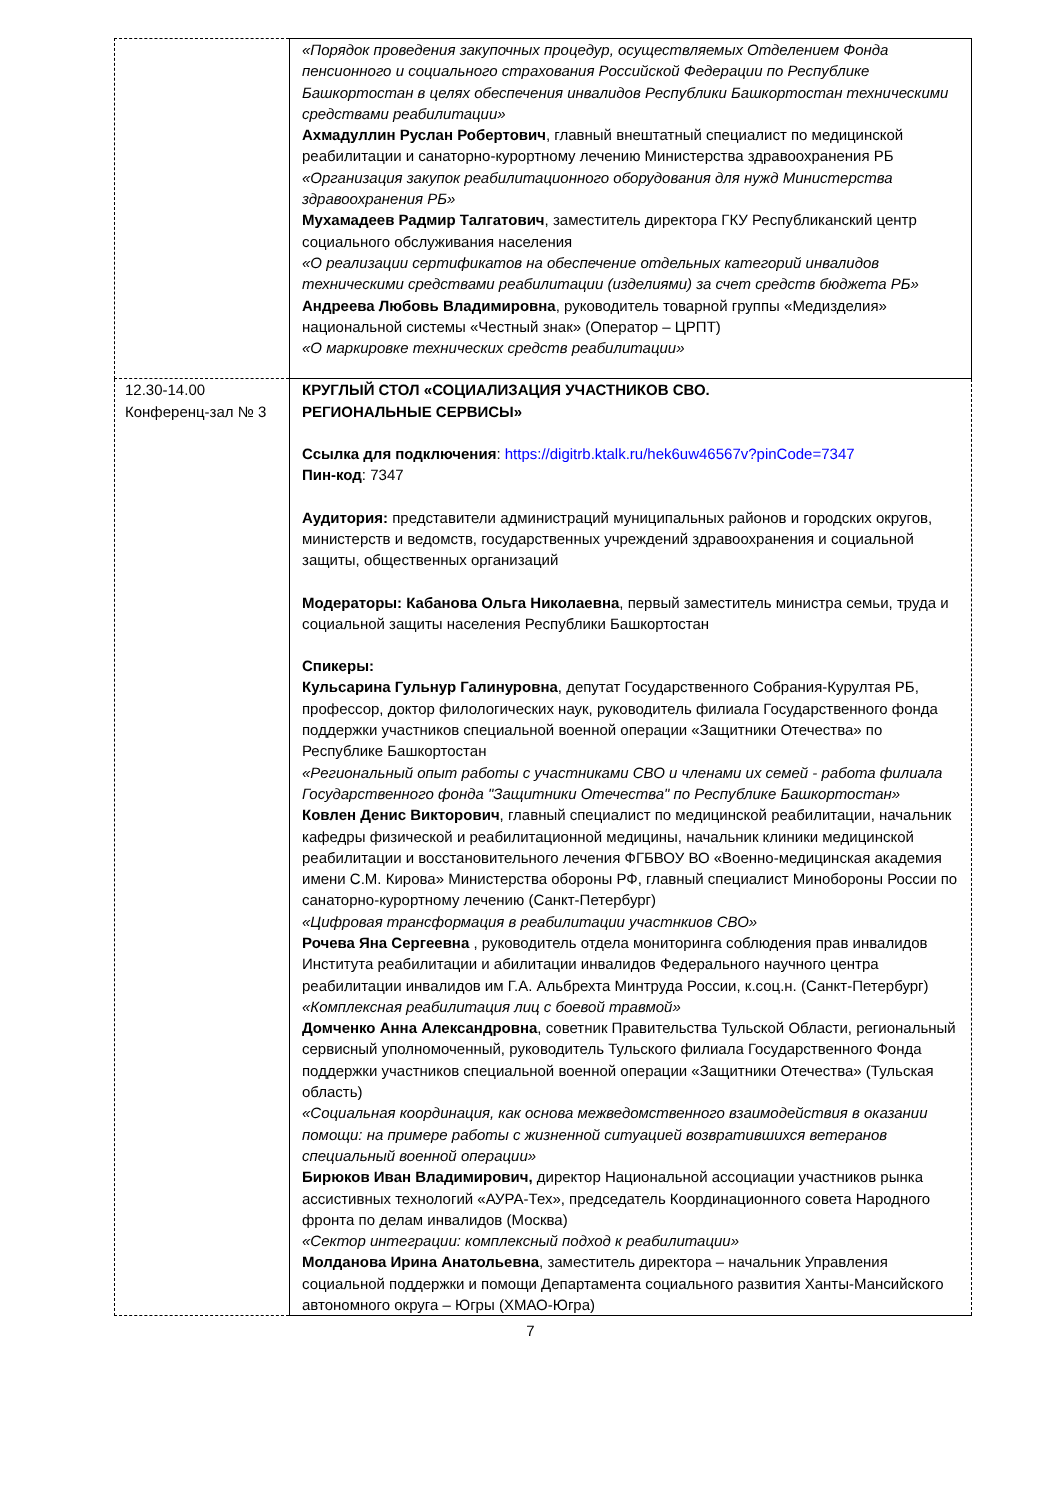| | «Порядок проведения закупочных процедур, осуществляемых Отделением Фонда пенсионного и социального страхования Российской Федерации по Республике Башкортостан в целях обеспечения инвалидов Республики Башкортостан техническими средствами реабилитации» Ахмадуллин Руслан Робертович , главный внештатный специалист по медицинской реабилитации и санаторно-курортному лечению Министерства здравоохранения РБ «Организация закупок реабилитационного оборудования для нужд Министерства здравоохранения РБ» Мухамадеев Радмир Талгатович , заместитель директора ГКУ Республиканский центр социального обслуживания населения «О реализации сертификатов на обеспечение отдельных категорий инвалидов техническими средствами реабилитации (изделиями) за счет средств бюджета РБ» Андреева Любовь Владимировна , руководитель товарной группы «Медизделия» национальной системы «Честный знак» (Оператор – ЦРПТ) «О маркировке технических средств реабилитации» |
| 12.30-14.00 Конференц-зал № 3 | КРУГЛЫЙ СТОЛ «СОЦИАЛИЗАЦИЯ УЧАСТНИКОВ СВО. РЕГИОНАЛЬНЫЕ СЕРВИСЫ» Ссылка для подключения : https://digitrb.ktalk.ru/hek6uw46567v?pinCode=7347 Пин-код : 7347 Аудитория: представители администраций муниципальных районов и городских округов, министерств и ведомств, государственных учреждений здравоохранения и социальной защиты, общественных организаций Модераторы: Кабанова Ольга Николаевна , первый заместитель министра семьи, труда и социальной защиты населения Республики Башкортостан Спикеры: Кульсарина Гульнур Галинуровна , депутат Государственного Собрания-Курултая РБ, профессор, доктор филологических наук, руководитель филиала Государственного фонда поддержки участников специальной военной операции «Защитники Отечества» по Республике Башкортостан «Региональный опыт работы с участниками СВО и членами их семей - работа филиала Государственного фонда "Защитники Отечества" по Республике Башкортостан» Ковлен Денис Викторович , главный специалист по медицинской реабилитации, начальник кафедры физической и реабилитационной медицины, начальник клиники медицинской реабилитации и восстановительного лечения ФГБВОУ ВО «Военно-медицинская академия имени С.М. Кирова» Министерства обороны РФ, главный специалист Минобороны России по санаторно-курортному лечению (Санкт-Петербург) «Цифровая трансформация в реабилитации участнкиов СВО» Рочева Яна Сергеевна , руководитель отдела мониторинга соблюдения прав инвалидов Института реабилитации и абилитации инвалидов Федерального научного центра реабилитации инвалидов им Г.А. Альбрехта Минтруда России, к.соц.н. (Санкт-Петербург) «Комплексная реабилитация лиц с боевой травмой» Домченко Анна Александровна , советник Правительства Тульской Области, региональный сервисный уполномоченный, руководитель Тульского филиала Государственного Фонда поддержки участников специальной военной операции «Защитники Отечества» (Тульская область) «Социальная координация, как основа межведомственного взаимодействия в оказании помощи: на примере работы с жизненной ситуацией возвратившихся ветеранов специальный военной операции» Бирюков Иван Владимирович, директор Национальной ассоциации участников рынка ассистивных технологий «АУРА-Тех», председатель Координационного совета Народного фронта по делам инвалидов (Москва) «Сектор интеграции: комплексный подход к реабилитации» Молданова Ирина Анатольевна , заместитель директора – начальник Управления социальной поддержки и помощи Департамента социального развития Ханты-Мансийского автономного округа – Югры (ХМАО-Югра) |
7